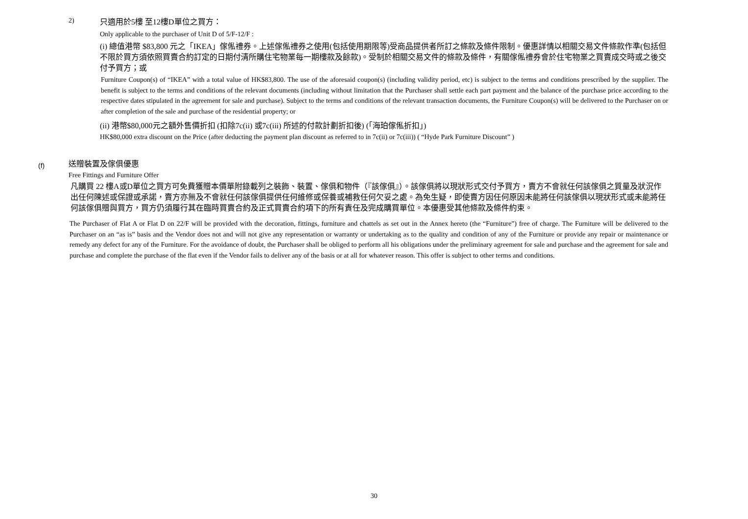2)
只適用於5樓 至12樓D單位之買方：
Only applicable to the purchaser of Unit D of 5/F-12/F :
(i) 總值港幣 $83,800 元之「IKEA」傢俬禮券。上述傢俬禮券之使用(包括使用期限等)受商品提供者所訂之條款及條件限制。優惠詳情以相關交易文件條款作準(包括但不限於買方須依照買賣合約訂定的日期付清所購住宅物業每一期樓款及餘款)。受制於相關交易文件的條款及條件，有關傢俬禮券會於住宅物業之買賣成交時或之後交付予買方；或
Furniture Coupon(s) of “IKEA” with a total value of HK$83,800. The use of the aforesaid coupon(s) (including validity period, etc) is subject to the terms and conditions prescribed by the supplier. The benefit is subject to the terms and conditions of the relevant documents (including without limitation that the Purchaser shall settle each part payment and the balance of the purchase price according to the respective dates stipulated in the agreement for sale and purchase). Subject to the terms and conditions of the relevant transaction documents, the Furniture Coupon(s) will be delivered to the Purchaser on or after completion of the sale and purchase of the residential property; or
(ii) 港幣$80,000元之額外售價折扣 (扣除7c(ii) 或7c(iii) 所述的付款計劃折扣後) (「海珀傢俬折扣」)
HK$80,000 extra discount on the Price (after deducting the payment plan discount as referred to in 7c(ii) or 7c(iii)) ( “Hyde Park Furniture Discount” )
(f)
送贈裝置及傢俱優惠
Free Fittings and Furniture Offer
凡購買 22 樓A或D單位之買方可免費獲贈本價單附錄載列之裝飾、裝置、傢俱和物件（『該傢俱』）。該傢俱將以現狀形式交付予買方，賣方不會就任何該傢俱之質量及狀況作出任何陳述或保證或承諾，賣方亦無及不會就任何該傢俱提供任何維修或保養或補救任何欠妥之處。為免生疑，即使賣方因任何原因未能將任何該傢俱以現狀形式或未能將任何該傢俱贈與買方，買方仍須履行其在臨時買賣合約及正式買賣合約項下的所有責任及完成購買單位。本優惠受其他條款及條件約束。
The Purchaser of Flat A or Flat D on 22/F will be provided with the decoration, fittings, furniture and chattels as set out in the Annex hereto (the “Furniture”) free of charge. The Furniture will be delivered to the Purchaser on an “as is” basis and the Vendor does not and will not give any representation or warranty or undertaking as to the quality and condition of any of the Furniture or provide any repair or maintenance or remedy any defect for any of the Furniture. For the avoidance of doubt, the Purchaser shall be obliged to perform all his obligations under the preliminary agreement for sale and purchase and the agreement for sale and purchase and complete the purchase of the flat even if the Vendor fails to deliver any of the basis or at all for whatever reason. This offer is subject to other terms and conditions.
30